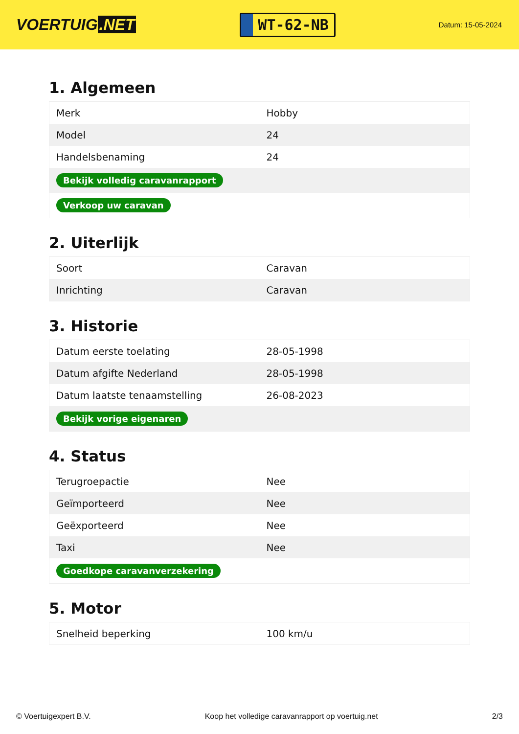VOERTUIG.NET
WT-62-NB
Datum: 15-05-2024
1. Algemeen
| Merk | Hobby |
| Model | 24 |
| Handelsbenaming | 24 |
| Bekijk volledig caravanrapport | |
| Verkoop uw caravan | |
2. Uiterlijk
| Soort | Caravan |
| Inrichting | Caravan |
3. Historie
| Datum eerste toelating | 28-05-1998 |
| Datum afgifte Nederland | 28-05-1998 |
| Datum laatste tenaamstelling | 26-08-2023 |
| Bekijk vorige eigenaren | |
4. Status
| Terugroepactie | Nee |
| Geïmporteerd | Nee |
| Geëxporteerd | Nee |
| Taxi | Nee |
| Goedkope caravanverzekering | |
5. Motor
| Snelheid beperking | 100 km/u |
© Voertuigexpert B.V. Koop het volledige caravanrapport op voertuig.net 2/3